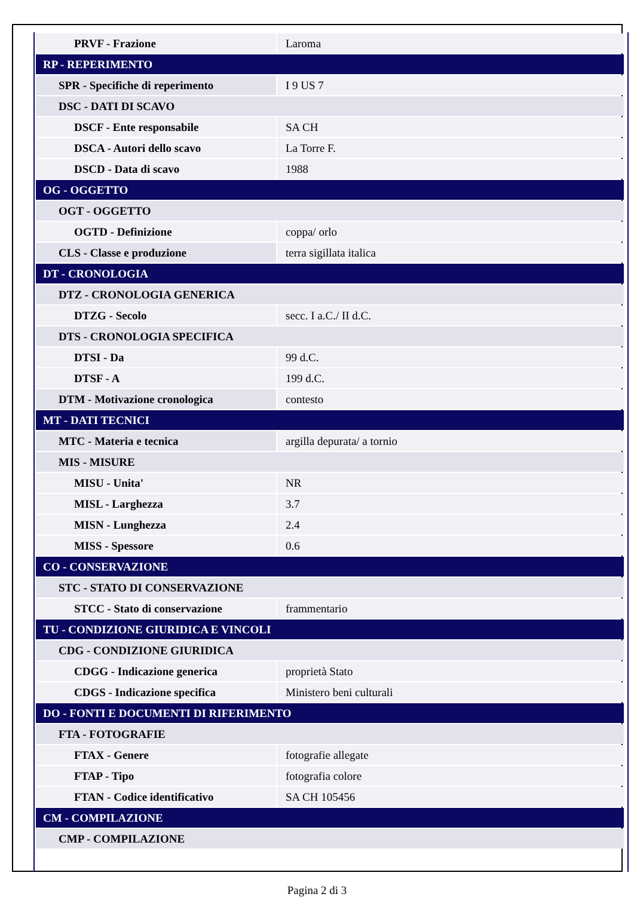| PRVF - Frazione | Laroma |
| RP - REPERIMENTO | |
| SPR - Specifiche di reperimento | I 9 US 7 |
| DSC - DATI DI SCAVO | |
| DSCF - Ente responsabile | SA CH |
| DSCA - Autori dello scavo | La Torre F. |
| DSCD - Data di scavo | 1988 |
| OG - OGGETTO | |
| OGT - OGGETTO | |
| OGTD - Definizione | coppa/ orlo |
| CLS - Classe e produzione | terra sigillata italica |
| DT - CRONOLOGIA | |
| DTZ - CRONOLOGIA GENERICA | |
| DTZG - Secolo | secc. I a.C./ II d.C. |
| DTS - CRONOLOGIA SPECIFICA | |
| DTSI - Da | 99 d.C. |
| DTSF - A | 199 d.C. |
| DTM - Motivazione cronologica | contesto |
| MT - DATI TECNICI | |
| MTC - Materia e tecnica | argilla depurata/ a tornio |
| MIS - MISURE | |
| MISU - Unita' | NR |
| MISL - Larghezza | 3.7 |
| MISN - Lunghezza | 2.4 |
| MISS - Spessore | 0.6 |
| CO - CONSERVAZIONE | |
| STC - STATO DI CONSERVAZIONE | |
| STCC - Stato di conservazione | frammentario |
| TU - CONDIZIONE GIURIDICA E VINCOLI | |
| CDG - CONDIZIONE GIURIDICA | |
| CDGG - Indicazione generica | proprietà Stato |
| CDGS - Indicazione specifica | Ministero beni culturali |
| DO - FONTI E DOCUMENTI DI RIFERIMENTO | |
| FTA - FOTOGRAFIE | |
| FTAX - Genere | fotografie allegate |
| FTAP - Tipo | fotografia colore |
| FTAN - Codice identificativo | SA CH 105456 |
| CM - COMPILAZIONE | |
| CMP - COMPILAZIONE | |
Pagina 2 di 3